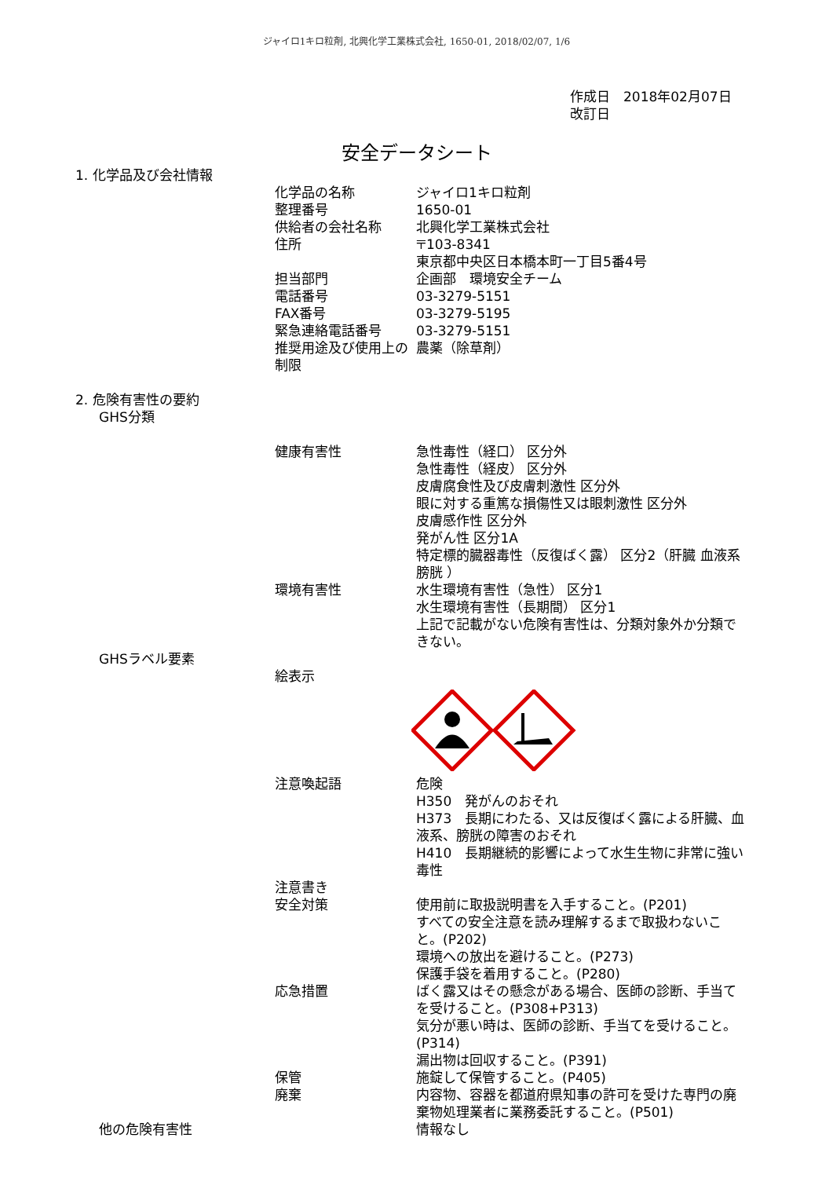ジャイロ1キロ粒剤, 北興化学工業株式会社, 1650-01, 2018/02/07, 1/6
作成日　2018年02月07日
改訂日
安全データシート
1. 化学品及び会社情報
化学品の名称 ジャイロ1キロ粒剤
整理番号 1650-01
供給者の会社名称 北興化学工業株式会社
住所 〒103-8341
東京都中央区日本橋本町一丁目5番4号
担当部門 企画部　環境安全チーム
電話番号 03-3279-5151
FAX番号 03-3279-5195
緊急連絡電話番号 03-3279-5151
推奨用途及び使用上の制限
農薬（除草剤）
2. 危険有害性の要約
GHS分類
健康有害性 急性毒性（経口） 区分外
急性毒性（経皮） 区分外
皮膚腐食性及び皮膚刺激性 区分外
眼に対する重篤な損傷性又は眼刺激性 区分外
皮膚感作性 区分外
発がん性 区分1A
特定標的臓器毒性（反復ばく露） 区分2（肝臓 血液系 膀胱 ）
環境有害性 水生環境有害性（急性） 区分1
水生環境有害性（長期間） 区分1
上記で記載がない危険有害性は、分類対象外か分類できない。
GHSラベル要素
絵表示
注意喚起語 危険
H350　発がんのおそれ
H373　長期にわたる、又は反復ばく露による肝臓、血液系、膀胱の障害のおそれ
H410　長期継続的影響によって水生生物に非常に強い毒性
注意書き
安全対策
使用前に取扱説明書を入手すること。(P201)
すべての安全注意を読み理解するまで取扱わないこと。(P202)
環境への放出を避けること。(P273)
保護手袋を着用すること。(P280)
応急措置 ばく露又はその懸念がある場合、医師の診断、手当てを受けること。(P308+P313)
気分が悪い時は、医師の診断、手当てを受けること。(P314)
漏出物は回収すること。(P391)
保管 施錠して保管すること。(P405)
廃棄 内容物、容器を都道府県知事の許可を受けた専門の廃棄物処理業者に業務委託すること。(P501)
他の危険有害性 情報なし